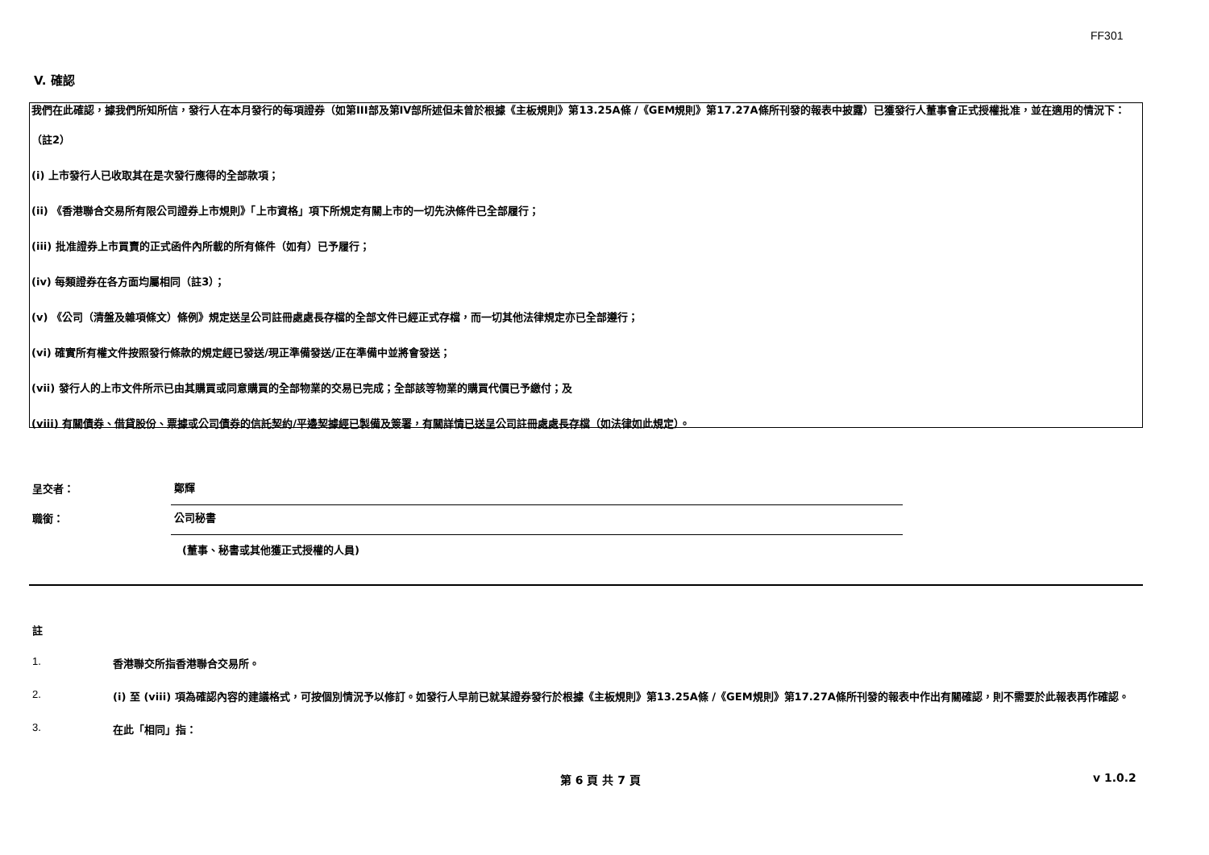FF301
V. 確認
我們在此確認，據我們所知所信，發行人在本月發行的每項證券（如第III部及第IV部所述但未曾於根據《主板規則》第13.25A條 /《GEM規則》第17.27A條所刊發的報表中披露）已獲發行人董事會正式授權批准，並在適用的情況下：
（註2）
(i) 上市發行人已收取其在是次發行應得的全部款項；
(ii) 《香港聯合交易所有限公司證券上市規則》「上市資格」項下所規定有關上市的一切先決條件已全部履行；
(iii) 批准證券上市買賣的正式函件內所載的所有條件（如有）已予履行；
(iv) 每類證券在各方面均屬相同（註3）；
(v) 《公司（清盤及雜項條文）條例》規定送呈公司註冊處處長存檔的全部文件已經正式存檔，而一切其他法律規定亦已全部遵行；
(vi) 確實所有權文件按照發行條款的規定經已發送/現正準備發送/正在準備中並將會發送；
(vii) 發行人的上市文件所示已由其購買或同意購買的全部物業的交易已完成；全部該等物業的購買代價已予繳付；及
(viii) 有關債券、借貸股份、票據或公司債券的信託契約/平邊契據經已製備及簽署，有關詳情已送呈公司註冊處處長存檔（如法律如此規定）。
呈交者：
鄭輝
職銜：
公司秘書
(董事、秘書或其他獲正式授權的人員)
註
1. 香港聯交所指香港聯合交易所。
2. (i) 至 (viii) 項為確認內容的建議格式，可按個別情況予以修訂。如發行人早前已就某證券發行於根據《主板規則》第13.25A條 /《GEM規則》第17.27A條所刊發的報表中作出有關確認，則不需要於此報表再作確認。
3. 在此「相同」指：
第 6 頁 共 7 頁 v 1.0.2